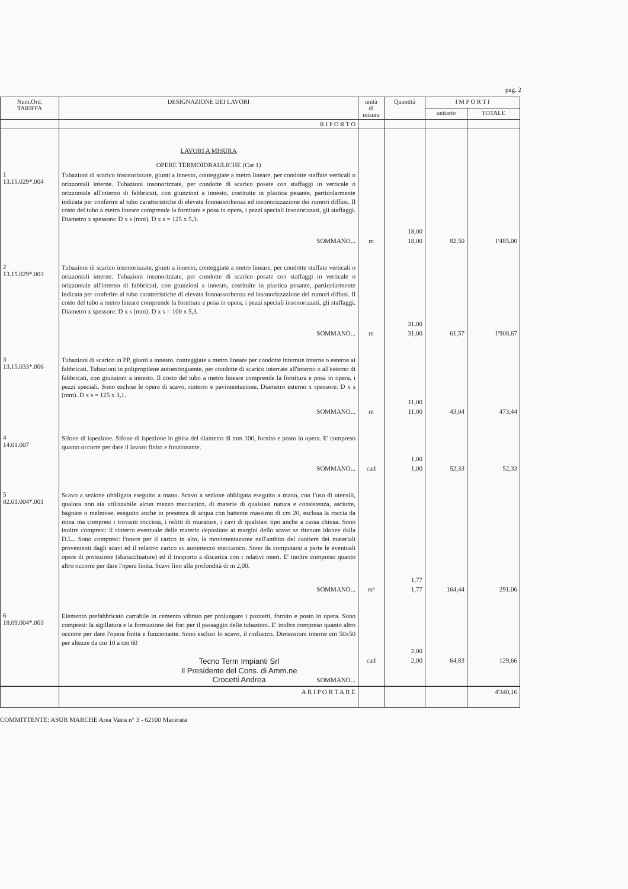pag. 2
| Num.Ord. TARIFFA | DESIGNAZIONE DEI LAVORI | unità di misura | Quantità | I M P O R T I | |
| --- | --- | --- | --- | --- | --- |
| | | | | unitario | TOTALE |
| | R I P O R T O | | | | |
| | LAVORI A MISURA OPERE TERMOIDRAULICHE (Cat 1) | | | | |
| 1 13.15.029*.004 | Tubazioni di scarico insonorizzate, giunti a innesto, conteggiate a metro lineare, per condotte staffate verticali o orizzontali interne. Tubazioni insonorizzate, per condotte di scarico posate con staffaggi in verticale o orizzontale all'interno di fabbricati, con giunzioni a innesto, costituite in plastica pesante, particolarmente indicata per conferire al tubo caratteristiche di elevata fonoassorbenza ed insonorizzazione dei rumori diffusi. Il costo del tubo a metro lineare comprende la fornitura e posa in opera, i pezzi speciali insonorizzati, gli staffaggi. Diametro x spessore: D x s (mm). D x s = 125 x 5,3. | | 18,00 | | |
| | SOMMANO... | m | 18,00 | 82,50 | 1'485,00 |
| 2 13.15.029*.003 | Tubazioni di scarico insonorizzate, giunti a innesto, conteggiate a metro lineare, per condotte staffate verticali o orizzontali interne. Tubazioni insonorizzate, per condotte di scarico posate con staffaggi in verticale o orizzontale all'interno di fabbricati, con giunzioni a innesto, costituite in plastica pesante, particolarmente indicata per conferire al tubo caratteristiche di elevata fonoassorbenza ed insonorizzazione dei rumori diffusi. Il costo del tubo a metro lineare comprende la fornitura e posa in opera, i pezzi speciali insonorizzati, gli staffaggi. Diametro x spessore: D x s (mm). D x s = 100 x 5,3. | | 31,00 | | |
| | SOMMANO... | m | 31,00 | 61,57 | 1'908,67 |
| 3 13.15.033*.006 | Tubazioni di scarico in PP, giunti a innesto, conteggiate a metro lineare per condotte interrate interne o esterne ai fabbricati. Tubazioni in polipropilene autoestinguente, per condotte di scarico interrate all'interno o all'esterno di fabbricati, con giunzioni a innesto. Il costo del tubo a metro lineare comprende la fornitura e posa in opera, i pezzi speciali. Sono escluse le opere di scavo, rinterro e pavimentazione. Diametro esterno x spessore: D x s (mm). D x s = 125 x 3,1. | | 11,00 | | |
| | SOMMANO... | m | 11,00 | 43,04 | 473,44 |
| 4 14.01.007 | Sifone di ispezione. Sifone di ispezione in ghisa del diametro di mm 100, fornito e posto in opera. E' compreso quanto occorre per dare il lavoro finito e funzionante. | | 1,00 | | |
| | SOMMANO... | cad | 1,00 | 52,33 | 52,33 |
| 5 02.01.004*.001 | Scavo a sezione obbligata eseguito a mano. Scavo a sezione obbligata eseguito a mano, con l'uso di utensili, qualora non sia utilizzabile alcun mezzo meccanico, di materie di qualsiasi natura e consistenza, asciutte, bagnate o melmose, eseguito anche in presenza di acqua con battente massimo di cm 20, esclusa la roccia da mina ma compresi i trovanti rocciosi, i relitti di murature, i cavi di qualsiasi tipo anche a cassa chiusa. Sono inoltre compresi: il rinterro eventuale delle materie depositate ai margini dello scavo se ritenute idonee dalla D.L.. Sono compresi: l'onere per il carico in alto, la movimentazione nell'ambito del cantiere dei materiali provenienti dagli scavi ed il relativo carico su automezzo meccanico. Sono da computarsi a parte le eventuali opere di protezione (sbatacchiature) ed il trasporto a discarica con i relativi oneri. E' inoltre compreso quanto altro occorre per dare l'opera finita. Scavi fino alla profondità di m 2,00. | | 1,77 | | |
| | SOMMANO... | m³ | 1,77 | 164,44 | 291,06 |
| 6 18.09.004*.003 | Elemento prefabbricato carrabile in cemento vibrato per prolungare i pozzetti, fornito e posto in opera. Sono compresi: la sigillatura e la formazione dei fori per il passaggio delle tubazioni. E' inoltre compreso quanto altro occorre per dare l'opera finita e funzionante. Sono esclusi lo scavo, il rinfianco. Dimensioni interne cm 50x50 per altezze da cm 10 a cm 60 | | 2,00 | | |
| | Tecno Term Impianti Srl Il Presidente del Cons. di Amm.ne Crocetti Andrea SOMMANO... | cad | 2,00 | 64,83 | 129,66 |
| | A R I P O R T A R E | | | | 4'340,16 |
COMMITTENTE: ASUR MARCHE Area Vasta n° 3 - 62100 Macerata